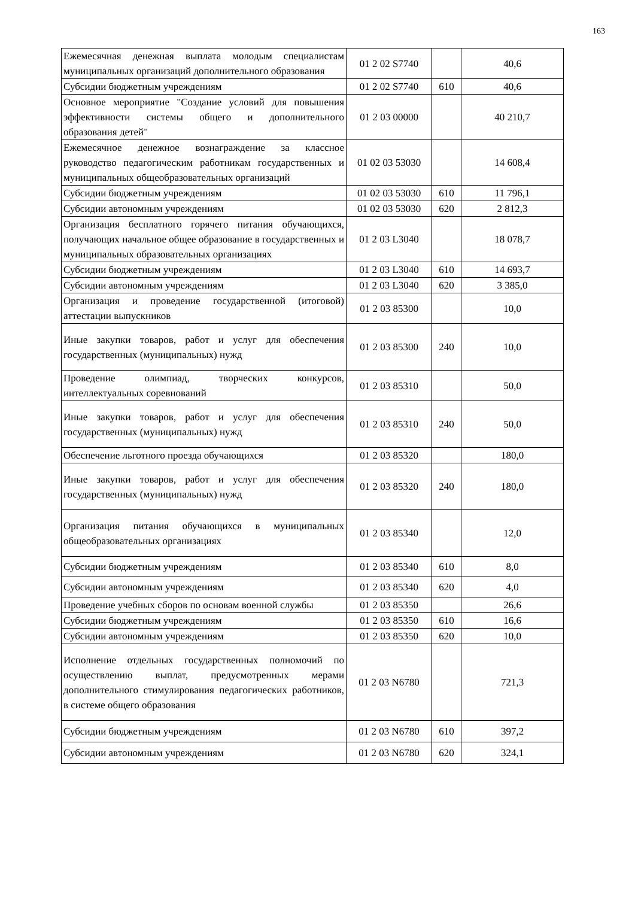163
| Ежемесячная денежная выплата молодым специалистам муниципальных организаций дополнительного образования | 01 2 02 S7740 | | 40,6 |
| Субсидии бюджетным учреждениям | 01 2 02 S7740 | 610 | 40,6 |
| Основное мероприятие "Создание условий для повышения эффективности системы общего и дополнительного образования детей" | 01 2 03 00000 | | 40 210,7 |
| Ежемесячное денежное вознаграждение за классное руководство педагогическим работникам государственных и муниципальных общеобразовательных организаций | 01 02 03 53030 | | 14 608,4 |
| Субсидии бюджетным учреждениям | 01 02 03 53030 | 610 | 11 796,1 |
| Субсидии автономным учреждениям | 01 02 03 53030 | 620 | 2 812,3 |
| Организация бесплатного горячего питания обучающихся, получающих начальное общее образование в государственных и муниципальных образовательных организациях | 01 2 03 L3040 | | 18 078,7 |
| Субсидии бюджетным учреждениям | 01 2 03 L3040 | 610 | 14 693,7 |
| Субсидии автономным учреждениям | 01 2 03 L3040 | 620 | 3 385,0 |
| Организация и проведение государственной (итоговой) аттестации выпускников | 01 2 03 85300 | | 10,0 |
| Иные закупки товаров, работ и услуг для обеспечения государственных (муниципальных) нужд | 01 2 03 85300 | 240 | 10,0 |
| Проведение олимпиад, творческих конкурсов, интеллектуальных соревнований | 01 2 03 85310 | | 50,0 |
| Иные закупки товаров, работ и услуг для обеспечения государственных (муниципальных) нужд | 01 2 03 85310 | 240 | 50,0 |
| Обеспечение льготного проезда обучающихся | 01 2 03 85320 | | 180,0 |
| Иные закупки товаров, работ и услуг для обеспечения государственных (муниципальных) нужд | 01 2 03 85320 | 240 | 180,0 |
| Организация питания обучающихся в муниципальных общеобразовательных организациях | 01 2 03 85340 | | 12,0 |
| Субсидии бюджетным учреждениям | 01 2 03 85340 | 610 | 8,0 |
| Субсидии автономным учреждениям | 01 2 03 85340 | 620 | 4,0 |
| Проведение учебных сборов по основам военной службы | 01 2 03 85350 | | 26,6 |
| Субсидии бюджетным учреждениям | 01 2 03 85350 | 610 | 16,6 |
| Субсидии автономным учреждениям | 01 2 03 85350 | 620 | 10,0 |
| Исполнение отдельных государственных полномочий по осуществлению выплат, предусмотренных мерами дополнительного стимулирования педагогических работников, в системе общего образования | 01 2 03 N6780 | | 721,3 |
| Субсидии бюджетным учреждениям | 01 2 03 N6780 | 610 | 397,2 |
| Субсидии автономным учреждениям | 01 2 03 N6780 | 620 | 324,1 |